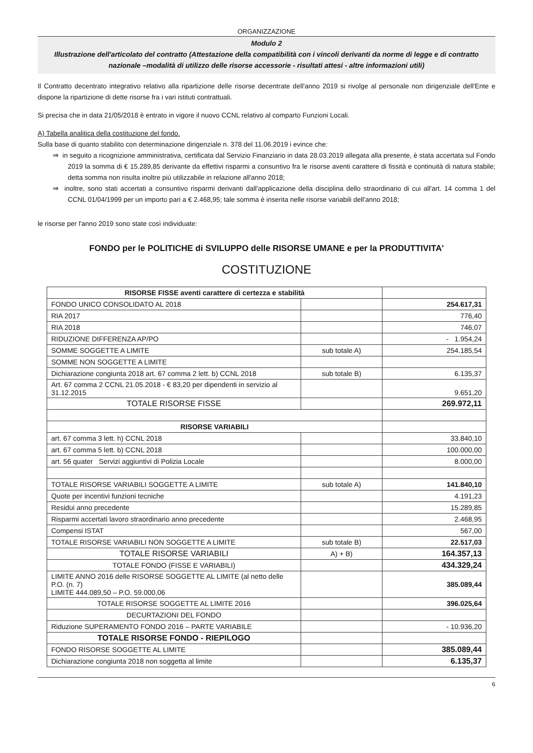ORGANIZZAZIONE
Modulo 2
Illustrazione dell'articolato del contratto (Attestazione della compatibilità con i vincoli derivanti da norme di legge e di contratto nazionale –modalità di utilizzo delle risorse accessorie - risultati attesi - altre informazioni utili)
Il Contratto decentrato integrativo relativo alla ripartizione delle risorse decentrate dell'anno 2019 si rivolge al personale non dirigenziale dell'Ente e dispone la ripartizione di dette risorse fra i vari istituti contrattuali.
Si precisa che in data 21/05/2018 è entrato in vigore il nuovo CCNL relativo al comparto Funzioni Locali.
A) Tabella analitica della costituzione del fondo.
Sulla base di quanto stabilito con determinazione dirigenziale n. 378 del 11.06.2019 i evince che:
⇒ in seguito a ricognizione amministrativa, certificata dal Servizio Finanziario in data 28.03.2019 allegata alla presente, è stata accertata sul Fondo 2019 la somma di € 15.289,85 derivante da effettivi risparmi a consuntivo fra le risorse aventi carattere di fissità e continuità di natura stabile; detta somma non risulta inoltre più utilizzabile in relazione all'anno 2018;
⇒ inoltre, sono stati accertati a consuntivo risparmi derivanti dall'applicazione della disciplina dello straordinario di cui all'art. 14 comma 1 del CCNL 01/04/1999 per un importo pari a € 2.468,95; tale somma è inserita nelle risorse variabili dell'anno 2018;
le risorse per l'anno 2019 sono state così individuate:
FONDO per le POLITICHE di SVILUPPO delle RISORSE UMANE e per la PRODUTTIVITA'
COSTITUZIONE
| RISORSE FISSE aventi carattere di certezza e stabilità | | |
| FONDO UNICO CONSOLIDATO AL 2018 | | 254.617,31 |
| RIA 2017 | | 776,40 |
| RIA 2018 | | 746,07 |
| RIDUZIONE DIFFERENZA AP/PO | | - 1.954,24 |
| SOMME SOGGETTE A LIMITE | sub totale A) | 254.185,54 |
| SOMME NON SOGGETTE A LIMITE | | |
| Dichiarazione congiunta 2018 art. 67 comma 2 lett. b) CCNL 2018 | sub totale B) | 6.135,37 |
| Art. 67 comma 2 CCNL 21.05.2018 - € 83,20 per dipendenti in servizio al 31.12.2015 | | 9.651,20 |
| TOTALE RISORSE FISSE | | 269.972,11 |
| RISORSE VARIABILI | | |
| art. 67 comma 3 lett. h) CCNL 2018 | | 33.840,10 |
| art. 67 comma 5 lett. b) CCNL 2018 | | 100.000,00 |
| art. 56 quater Servizi aggiuntivi di Polizia Locale | | 8.000,00 |
| TOTALE RISORSE VARIABILI SOGGETTE A LIMITE | sub totale A) | 141.840,10 |
| Quote per incentivi funzioni tecniche | | 4.191,23 |
| Residui anno precedente | | 15.289,85 |
| Risparmi accertati lavoro straordinario anno precedente | | 2.468,95 |
| Compensi ISTAT | | 567,00 |
| TOTALE RISORSE VARIABILI NON SOGGETTE A LIMITE | sub totale B) | 22.517,03 |
| TOTALE RISORSE VARIABILI | A) + B) | 164.357,13 |
| TOTALE FONDO (FISSE E VARIABILI) | | 434.329,24 |
| LIMITE ANNO 2016 delle RISORSE SOGGETTE AL LIMITE (al netto delle P.O. (n. 7) LIMITE 444.089,50 – P.O. 59.000,06 | | 385.089,44 |
| TOTALE RISORSE SOGGETTE AL LIMITE 2016 | | 396.025,64 |
| DECURTAZIONI DEL FONDO | | |
| Riduzione SUPERAMENTO FONDO 2016 – PARTE VARIABILE | | - 10.936,20 |
| TOTALE RISORSE FONDO - RIEPILOGO | | |
| FONDO RISORSE SOGGETTE AL LIMITE | | 385.089,44 |
| Dichiarazione congiunta 2018 non soggetta al limite | | 6.135,37 |
6